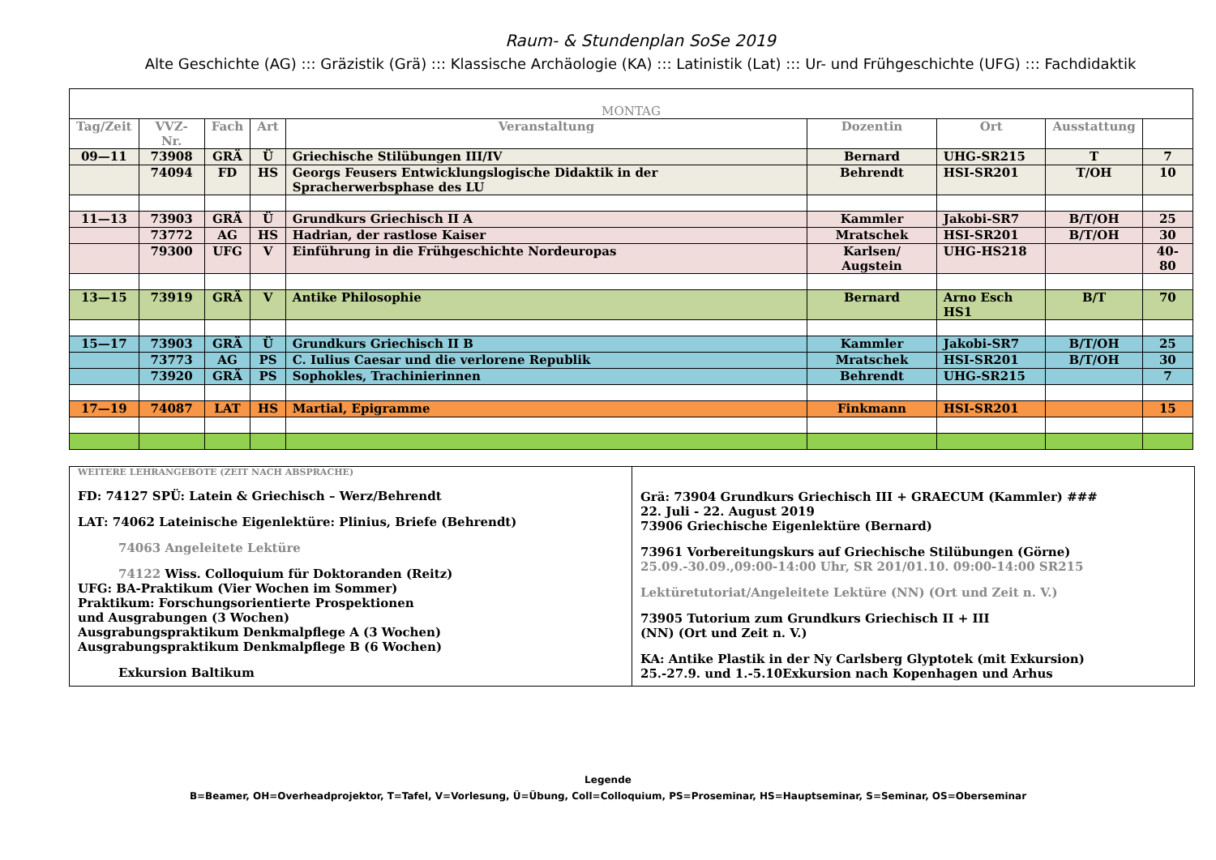Raum- & Stundenplan SoSe 2019
Alte Geschichte (AG) ::: Gräzistik (Grä) ::: Klassische Archäologie (KA) ::: Latinistik (Lat) ::: Ur- und Frühgeschichte (UFG) ::: Fachdidaktik
| MONTAG | | | | | | | | |
| --- | --- | --- | --- | --- | --- | --- | --- | --- |
| Tag/Zeit | VVZ-Nr. | Fach | Art | Veranstaltung | Dozentin | Ort | Ausstattung | |
| 09—11 | 73908 | GRÄ | Ü | Griechische Stilübungen III/IV | Bernard | UHG-SR215 | T | 7 |
| | 74094 | FD | HS | Georgs Feusers Entwicklungslogische Didaktik in der Spracherwerbsphase des LU | Behrendt | HSI-SR201 | T/OH | 10 |
| 11—13 | 73903 | GRÄ | Ü | Grundkurs Griechisch II A | Kammler | Jakobi-SR7 | B/T/OH | 25 |
| | 73772 | AG | HS | Hadrian, der rastlose Kaiser | Mratschek | HSI-SR201 | B/T/OH | 30 |
| | 79300 | UFG | V | Einführung in die Frühgeschichte Nordeuropas | Karlsen/ Augstein | UHG-HS218 | | 40-80 |
| 13—15 | 73919 | GRÄ | V | Antike Philosophie | Bernard | Arno Esch HS1 | B/T | 70 |
| 15—17 | 73903 | GRÄ | Ü | Grundkurs Griechisch II B | Kammler | Jakobi-SR7 | B/T/OH | 25 |
| | 73773 | AG | PS | C. Iulius Caesar und die verlorene Republik | Mratschek | HSI-SR201 | B/T/OH | 30 |
| | 73920 | GRÄ | PS | Sophokles, Trachinierinnen | Behrendt | UHG-SR215 | | 7 |
| 17—19 | 74087 | LAT | HS | Martial, Epigramme | Finkmann | HSI-SR201 | | 15 |
WEITERE LEHRANGEBOTE (ZEIT NACH ABSPRACHE)
FD: 74127 SPÜ: Latein & Griechisch – Werz/Behrendt
LAT: 74062 Lateinische Eigenlektüre: Plinius, Briefe (Behrendt)
74063 Angeleitete Lektüre
74122 Wiss. Colloquium für Doktoranden (Reitz)
UFG: BA-Praktikum (Vier Wochen im Sommer)
Praktikum: Forschungsorientierte Prospektionen
und Ausgrabungen (3 Wochen)
Ausgrabungspraktikum Denkmalpflege A (3 Wochen)
Ausgrabungspraktikum Denkmalpflege B (6 Wochen)
Exkursion Baltikum
Grä: 73904 Grundkurs Griechisch III + GRAECUM (Kammler) ###
22. Juli - 22. August 2019
73906 Griechische Eigenlektüre (Bernard)
73961 Vorbereitungskurs auf Griechische Stilübungen (Görne)
25.09.-30.09.,09:00-14:00 Uhr, SR 201/01.10. 09:00-14:00 SR215
Lektüretutoriat/Angeleitete Lektüre (NN) (Ort und Zeit n. V.)
73905 Tutorium zum Grundkurs Griechisch II + III
(NN) (Ort und Zeit n. V.)
KA: Antike Plastik in der Ny Carlsberg Glyptotek (mit Exkursion)
25.-27.9. und 1.-5.10Exkursion nach Kopenhagen und Arhus
Legende
B=Beamer, OH=Overheadprojektor, T=Tafel, V=Vorlesung, Ü=Übung, Coll=Colloquium, PS=Proseminar, HS=Hauptseminar, S=Seminar, OS=Oberseminar